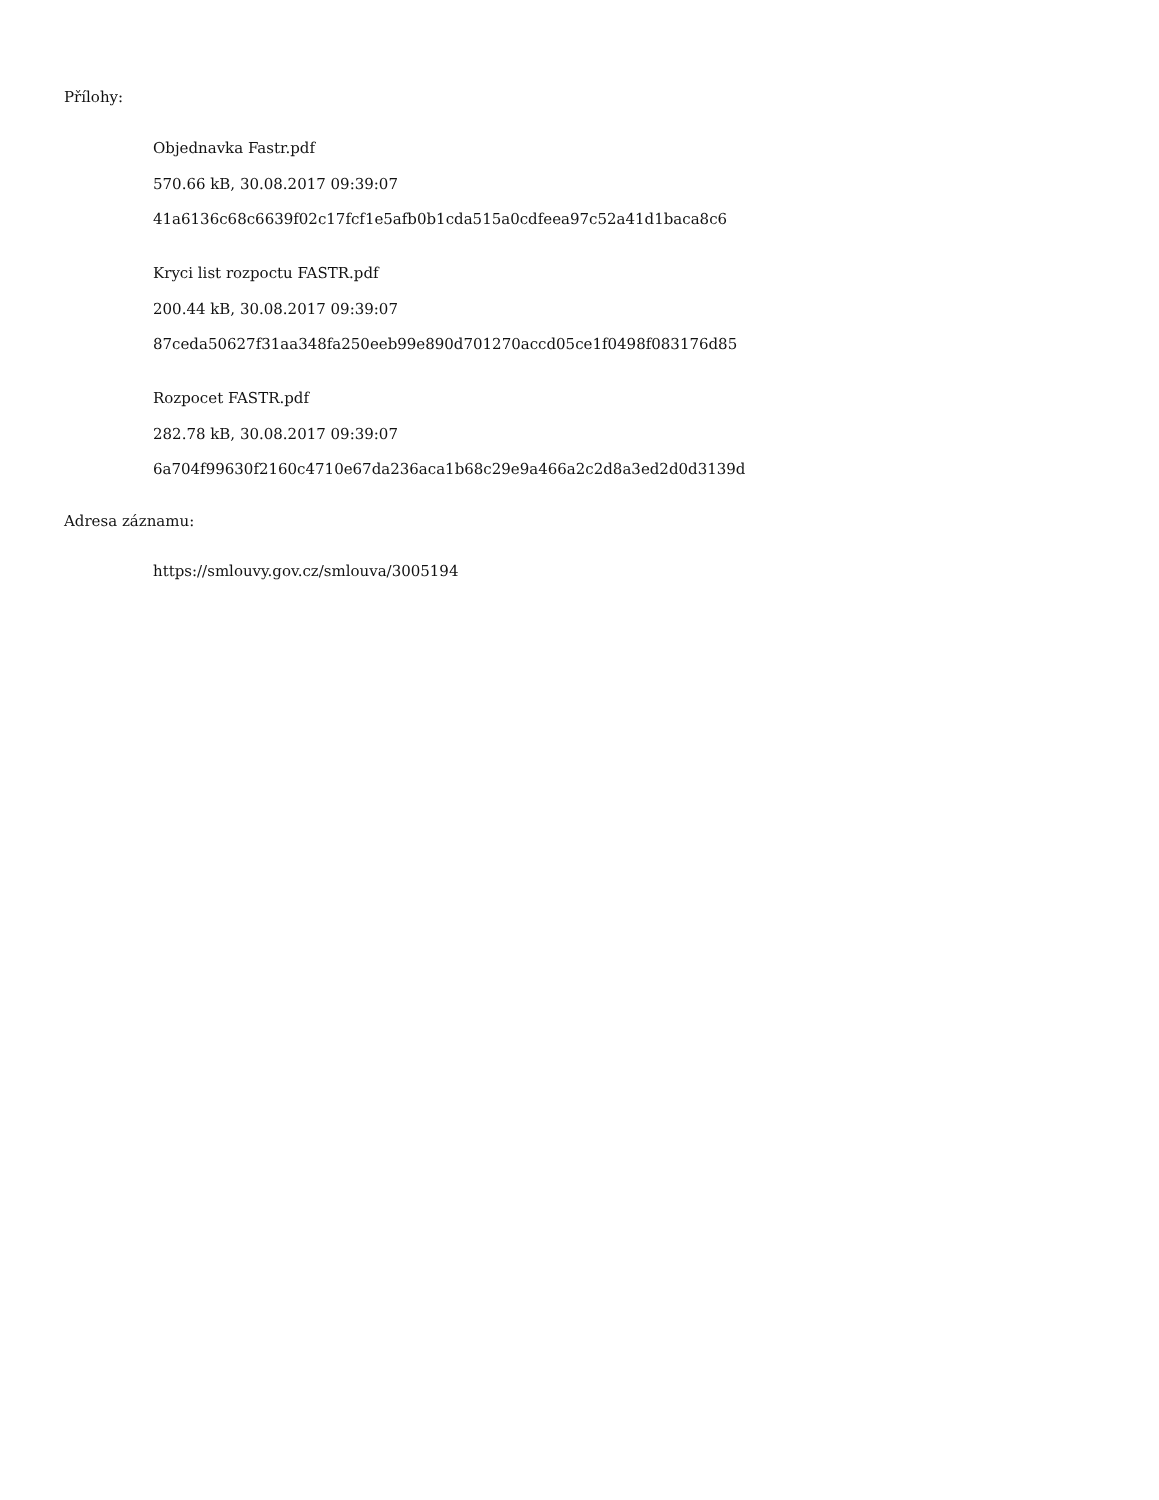Přílohy:
Objednavka Fastr.pdf
570.66 kB, 30.08.2017 09:39:07
41a6136c68c6639f02c17fcf1e5afb0b1cda515a0cdfeea97c52a41d1baca8c6
Kryci list rozpoctu FASTR.pdf
200.44 kB, 30.08.2017 09:39:07
87ceda50627f31aa348fa250eeb99e890d701270accd05ce1f0498f083176d85
Rozpocet FASTR.pdf
282.78 kB, 30.08.2017 09:39:07
6a704f99630f2160c4710e67da236aca1b68c29e9a466a2c2d8a3ed2d0d3139d
Adresa záznamu:
https://smlouvy.gov.cz/smlouva/3005194